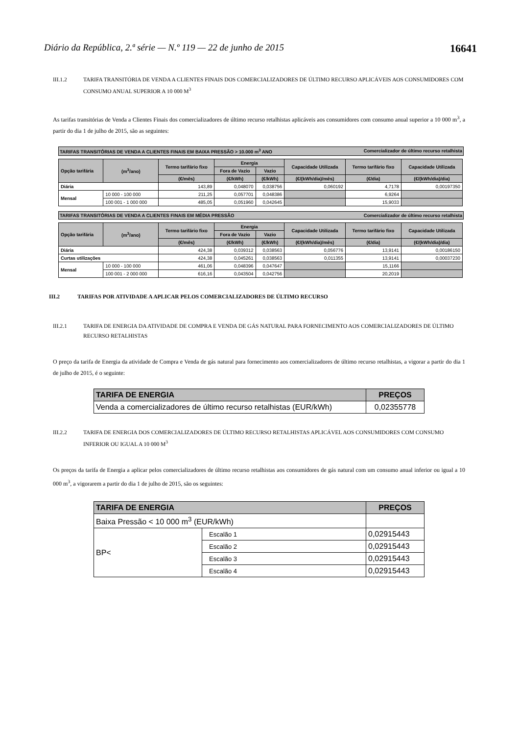Diário da República, 2.ª série — N.º 119 — 22 de junho de 2015 16641
III.1.2 TARIFA TRANSITÓRIA DE VENDA A CLIENTES FINAIS DOS COMERCIALIZADORES DE ÚLTIMO RECURSO APLICÁVEIS AOS CONSUMIDORES COM CONSUMO ANUAL SUPERIOR A 10 000 M<sup>3</sup>
As tarifas transitórias de Venda a Clientes Finais dos comercializadores de último recurso retalhistas aplicáveis aos consumidores com consumo anual superior a 10 000 m<sup>3</sup>, a partir do dia 1 de julho de 2015, são as seguintes:
TARIFAS TRANSITÓRIAS DE VENDA A CLIENTES FINAIS EM BAIXA PRESSÃO > 10.000 m<sup>3</sup> ANO Comercializador de último recurso retalhista
| Opção tarifária | (m<sup>3</sup>/ano) | Termo tarifário fixo | Energia | | Capacidade Utilizada | Termo tarifário fixo | Capacidade Utilizada |
| --- | --- | --- | --- | --- | --- | --- | --- |
| | | | Fora de Vazio | Vazio | | | |
| | | (€/mês) | (€/kWh) | (€/kWh) | (€/(kWh/dia)/mês) | (€/dia) | (€/(kWh/dia)/dia) |
| Diária | | 143,89 | 0,048070 | 0,038756 | 0,060192 | 4,7178 | 0,00197350 |
| Mensal | 10 000 - 100 000 | 211,25 | 0,057701 | 0,048386 | | 6,9264 | |
| | 100 001 - 1 000 000 | 485,05 | 0,051960 | 0,042645 | | 15,9033 | |
TARIFAS TRANSITÓRIAS DE VENDA A CLIENTES FINAIS EM MÉDIA PRESSÃO Comercializador de último recurso retalhista
| Opção tarifária | (m<sup>3</sup>/ano) | Termo tarifário fixo | Energia | | Capacidade Utilizada | Termo tarifário fixo | Capacidade Utilizada |
| --- | --- | --- | --- | --- | --- | --- | --- |
| | | | Fora de Vazio | Vazio | | | |
| | | (€/mês) | (€/kWh) | (€/kWh) | (€/(kWh/dia)/mês) | (€/dia) | (€/(kWh/dia)/dia) |
| Diária | | 424,38 | 0,039312 | 0,038563 | 0,056776 | 13,9141 | 0,00186150 |
| Curtas utilizações | | 424,38 | 0,045261 | 0,038563 | 0,011355 | 13,9141 | 0,00037230 |
| Mensal | 10 000 - 100 000 | 461,06 | 0,048396 | 0,047647 | | 15,1166 | |
| | 100 001 - 2 000 000 | 616,16 | 0,043504 | 0,042756 | | 20,2019 | |
III.2 TARIFAS POR ATIVIDADE A APLICAR PELOS COMERCIALIZADORES DE ÚLTIMO RECURSO
III.2.1 TARIFA DE ENERGIA DA ATIVIDADE DE COMPRA E VENDA DE GÁS NATURAL PARA FORNECIMENTO AOS COMERCIALIZADORES DE ÚLTIMO RECURSO RETALHISTAS
O preço da tarifa de Energia da atividade de Compra e Venda de gás natural para fornecimento aos comercializadores de último recurso retalhistas, a vigorar a partir do dia 1 de julho de 2015, é o seguinte:
| TARIFA DE ENERGIA | PREÇOS |
| Venda a comercializadores de último recurso retalhistas (EUR/kWh) | 0,02355778 |
III.2.2 TARIFA DE ENERGIA DOS COMERCIALIZADORES DE ÚLTIMO RECURSO RETALHISTAS APLICÁVEL AOS CONSUMIDORES COM CONSUMO INFERIOR OU IGUAL A 10 000 M<sup>3</sup>
Os preços da tarifa de Energia a aplicar pelos comercializadores de último recurso retalhistas aos consumidores de gás natural com um consumo anual inferior ou igual a 10 000 m<sup>3</sup>, a vigorarem a partir do dia 1 de julho de 2015, são os seguintes:
| TARIFA DE ENERGIA | | PREÇOS |
| Baixa Pressão < 10 000 m<sup>3</sup> (EUR/kWh) | | |
| BP< | Escalão 1 | 0,02915443 |
| | Escalão 2 | 0,02915443 |
| | Escalão 3 | 0,02915443 |
| | Escalão 4 | 0,02915443 |